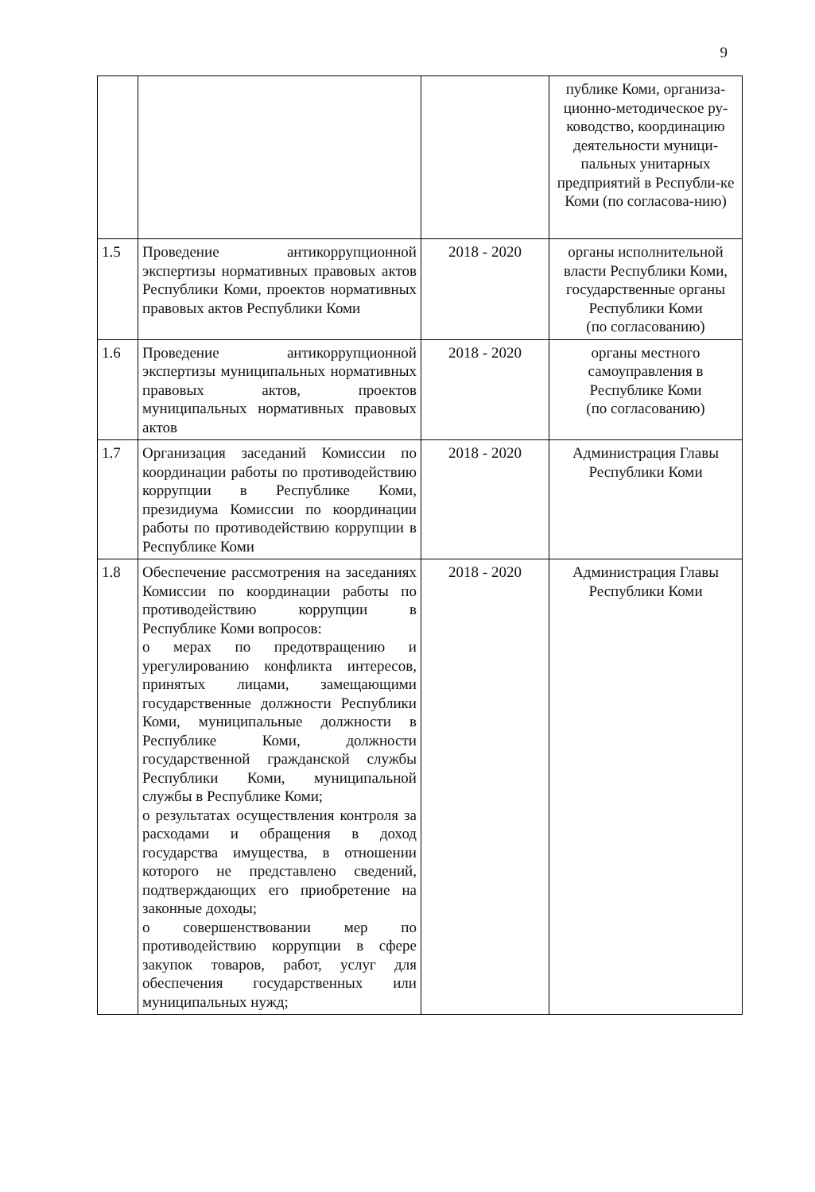9
| | | | публике Коми, организа-ционно-методическое ру-ководство, координацию деятельности муници-пальных унитарных предприятий в Республи-ке Коми (по согласова-нию) |
| 1.5 | Проведение антикоррупционной экспертизы нормативных правовых актов Республики Коми, проектов нормативных правовых актов Республики Коми | 2018 - 2020 | органы исполнительной власти Республики Коми, государственные органы Республики Коми (по согласованию) |
| 1.6 | Проведение антикоррупционной экспертизы муниципальных нормативных правовых актов, проектов муниципальных нормативных правовых актов | 2018 - 2020 | органы местного самоуправления в Республике Коми (по согласованию) |
| 1.7 | Организация заседаний Комиссии по координации работы по противодействию коррупции в Республике Коми, президиума Комиссии по координации работы по противодействию коррупции в Республике Коми | 2018 - 2020 | Администрация Главы Республики Коми |
| 1.8 | Обеспечение рассмотрения на заседаниях Комиссии по координации работы по противодействию коррупции в Республике Коми вопросов: о мерах по предотвращению и урегулированию конфликта интересов, принятых лицами, замещающими государственные должности Республики Коми, муниципальные должности в Республике Коми, должности государственной гражданской службы Республики Коми, муниципальной службы в Республике Коми; о результатах осуществления контроля за расходами и обращения в доход государства имущества, в отношении которого не представлено сведений, подтверждающих его приобретение на законные доходы; о совершенствовании мер по противодействию коррупции в сфере закупок товаров, работ, услуг для обеспечения государственных или муниципальных нужд; | 2018 - 2020 | Администрация Главы Республики Коми |